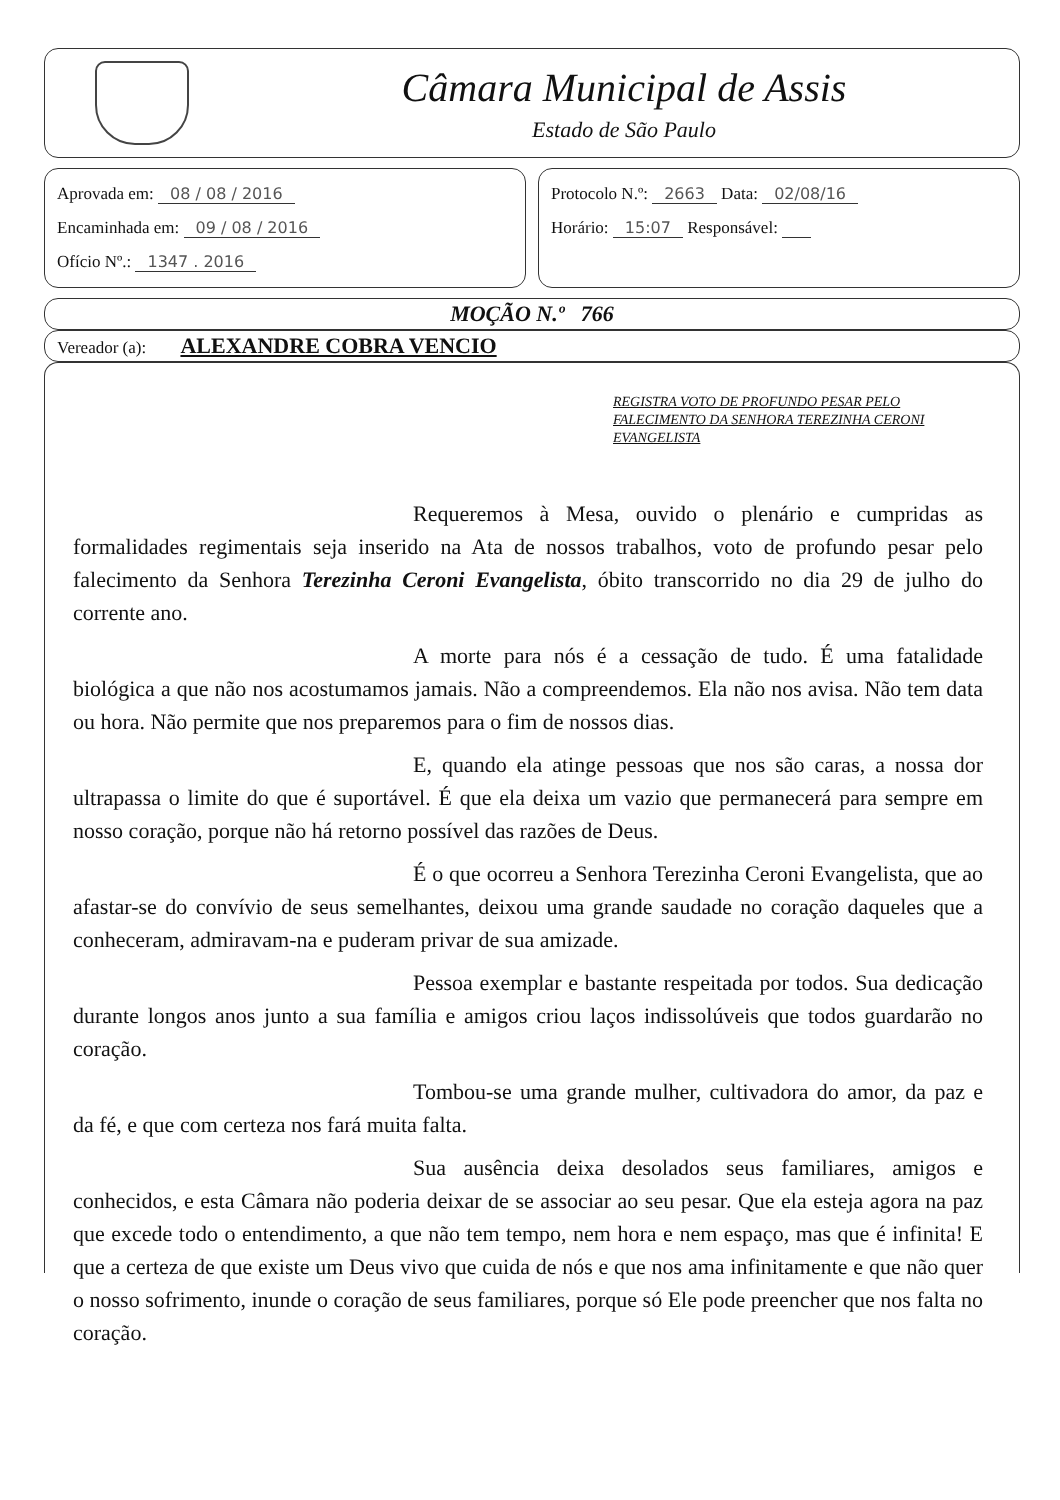Câmara Municipal de Assis
Estado de São Paulo
Aprovada em: 08 / 08 / 2016
Encaminhada em: 09 / 08 / 2016
Ofício Nº.: 1347 . 2016
Protocolo N.º: 2663 Data: 02/08/16
Horário: 15:07 Responsável:
MOÇÃO N.º 766
Vereador (a): ALEXANDRE COBRA VENCIO
REGISTRA VOTO DE PROFUNDO PESAR PELO FALECIMENTO DA SENHORA TEREZINHA CERONI EVANGELISTA
Requeremos à Mesa, ouvido o plenário e cumpridas as formalidades regimentais seja inserido na Ata de nossos trabalhos, voto de profundo pesar pelo falecimento da Senhora Terezinha Ceroni Evangelista, óbito transcorrido no dia 29 de julho do corrente ano.
A morte para nós é a cessação de tudo. É uma fatalidade biológica a que não nos acostumamos jamais. Não a compreendemos. Ela não nos avisa. Não tem data ou hora. Não permite que nos preparemos para o fim de nossos dias.
E, quando ela atinge pessoas que nos são caras, a nossa dor ultrapassa o limite do que é suportável. É que ela deixa um vazio que permanecerá para sempre em nosso coração, porque não há retorno possível das razões de Deus.
É o que ocorreu a Senhora Terezinha Ceroni Evangelista, que ao afastar-se do convívio de seus semelhantes, deixou uma grande saudade no coração daqueles que a conheceram, admiravam-na e puderam privar de sua amizade.
Pessoa exemplar e bastante respeitada por todos. Sua dedicação durante longos anos junto a sua família e amigos criou laços indissolúveis que todos guardarão no coração.
Tombou-se uma grande mulher, cultivadora do amor, da paz e da fé, e que com certeza nos fará muita falta.
Sua ausência deixa desolados seus familiares, amigos e conhecidos, e esta Câmara não poderia deixar de se associar ao seu pesar. Que ela esteja agora na paz que excede todo o entendimento, a que não tem tempo, nem hora e nem espaço, mas que é infinita! E que a certeza de que existe um Deus vivo que cuida de nós e que nos ama infinitamente e que não quer o nosso sofrimento, inunde o coração de seus familiares, porque só Ele pode preencher que nos falta no coração.